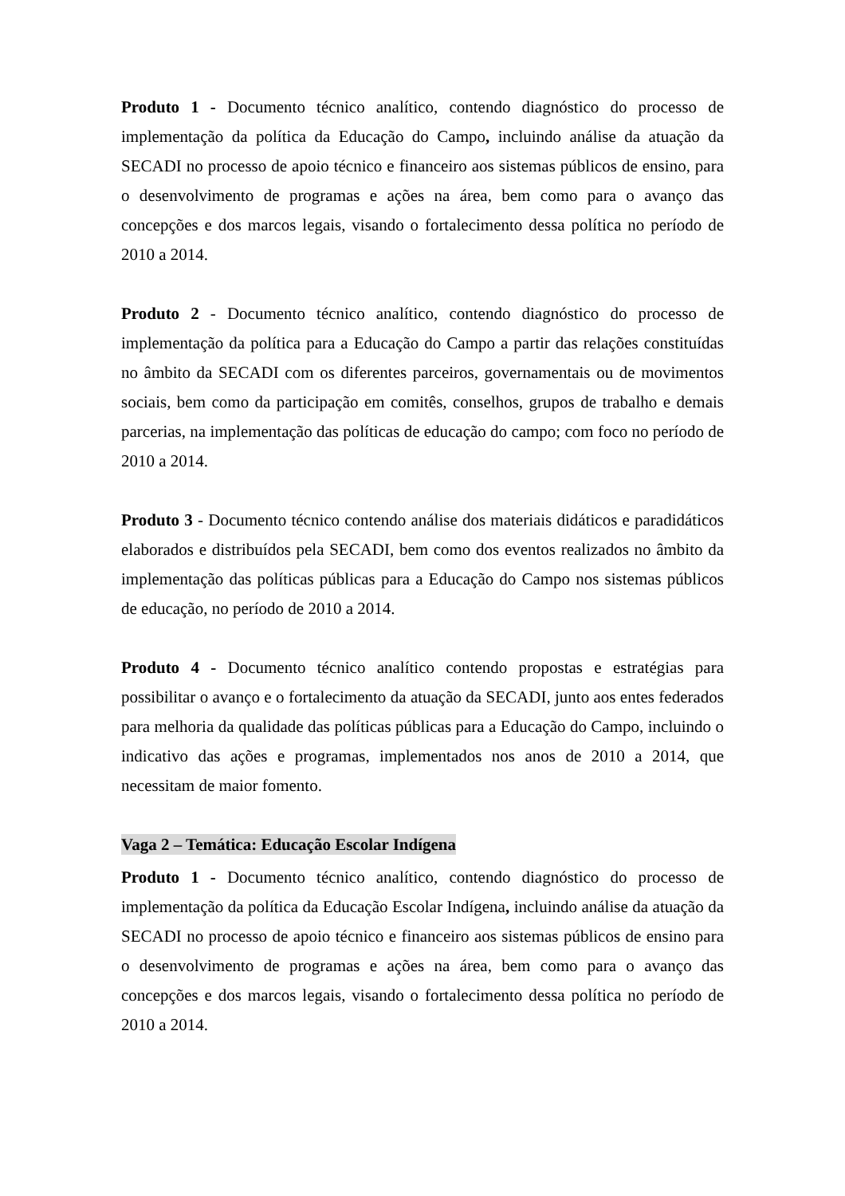Produto 1 - Documento técnico analítico, contendo diagnóstico do processo de implementação da política da Educação do Campo, incluindo análise da atuação da SECADI no processo de apoio técnico e financeiro aos sistemas públicos de ensino, para o desenvolvimento de programas e ações na área, bem como para o avanço das concepções e dos marcos legais, visando o fortalecimento dessa política no período de 2010 a 2014.
Produto 2 - Documento técnico analítico, contendo diagnóstico do processo de implementação da política para a Educação do Campo a partir das relações constituídas no âmbito da SECADI com os diferentes parceiros, governamentais ou de movimentos sociais, bem como da participação em comitês, conselhos, grupos de trabalho e demais parcerias, na implementação das políticas de educação do campo; com foco no período de 2010 a 2014.
Produto 3 - Documento técnico contendo análise dos materiais didáticos e paradidáticos elaborados e distribuídos pela SECADI, bem como dos eventos realizados no âmbito da implementação das políticas públicas para a Educação do Campo nos sistemas públicos de educação, no período de 2010 a 2014.
Produto 4 - Documento técnico analítico contendo propostas e estratégias para possibilitar o avanço e o fortalecimento da atuação da SECADI, junto aos entes federados para melhoria da qualidade das políticas públicas para a Educação do Campo, incluindo o indicativo das ações e programas, implementados nos anos de 2010 a 2014, que necessitam de maior fomento.
Vaga 2 – Temática: Educação Escolar Indígena
Produto 1 - Documento técnico analítico, contendo diagnóstico do processo de implementação da política da Educação Escolar Indígena, incluindo análise da atuação da SECADI no processo de apoio técnico e financeiro aos sistemas públicos de ensino para o desenvolvimento de programas e ações na área, bem como para o avanço das concepções e dos marcos legais, visando o fortalecimento dessa política no período de 2010 a 2014.